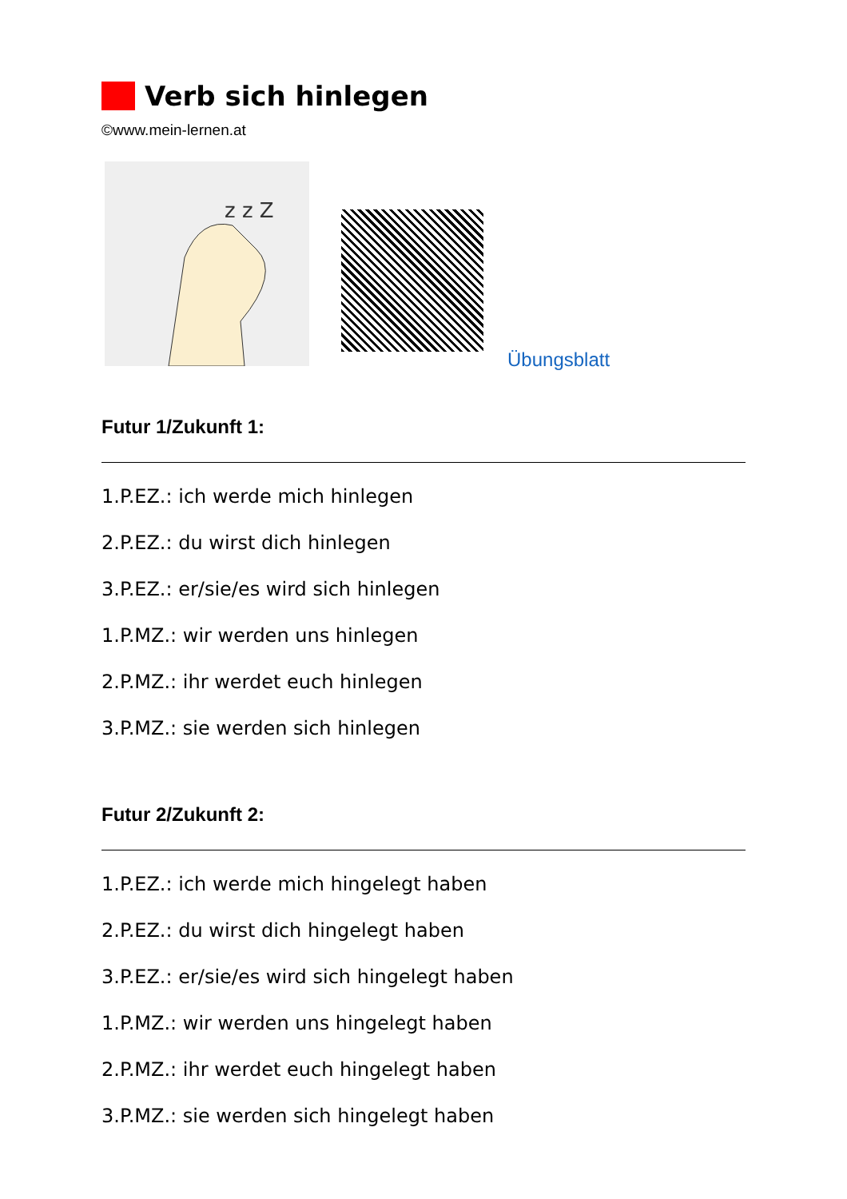Verb sich hinlegen
©www.mein-lernen.at
z z Z
Übungsblatt
Futur 1/Zukunft 1:
1.P.EZ.: ich werde mich hinlegen
2.P.EZ.: du wirst dich hinlegen
3.P.EZ.: er/sie/es wird sich hinlegen
1.P.MZ.: wir werden uns hinlegen
2.P.MZ.: ihr werdet euch hinlegen
3.P.MZ.: sie werden sich hinlegen
Futur 2/Zukunft 2:
1.P.EZ.: ich werde mich hingelegt haben
2.P.EZ.: du wirst dich hingelegt haben
3.P.EZ.: er/sie/es wird sich hingelegt haben
1.P.MZ.: wir werden uns hingelegt haben
2.P.MZ.: ihr werdet euch hingelegt haben
3.P.MZ.: sie werden sich hingelegt haben